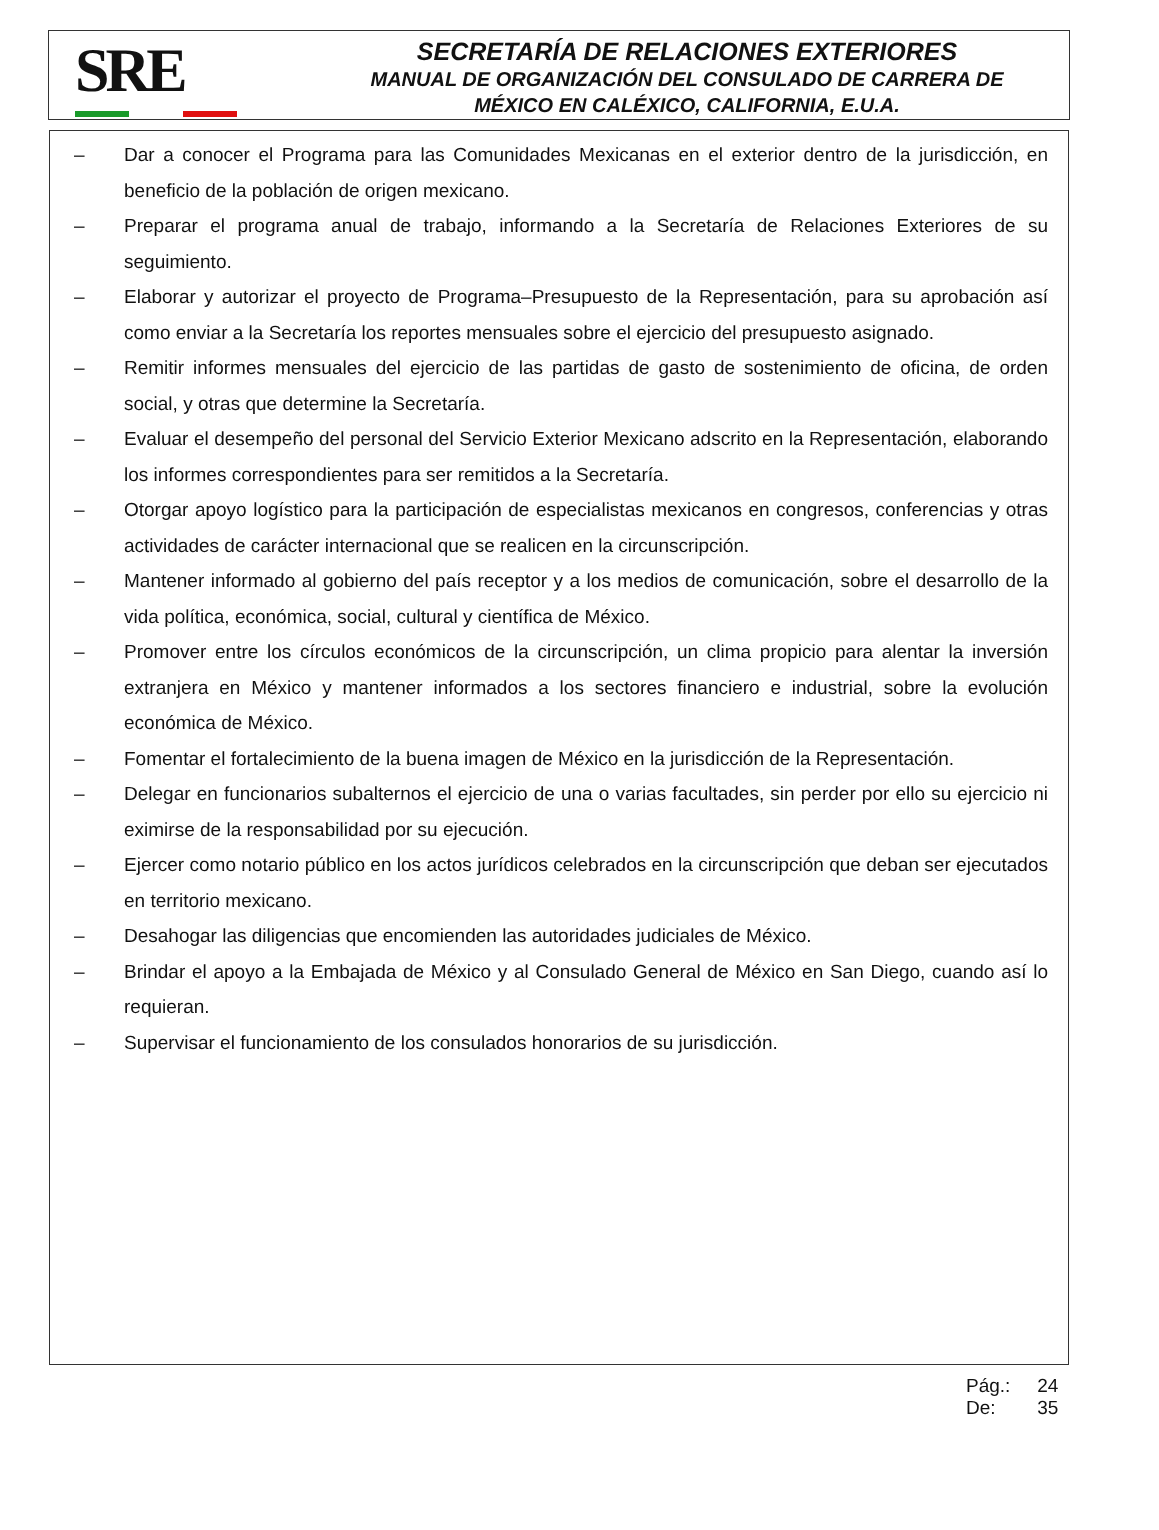SRE
SECRETARÍA DE RELACIONES EXTERIORES
MANUAL DE ORGANIZACIÓN DEL CONSULADO DE CARRERA DE
MÉXICO EN CALÉXICO, CALIFORNIA, E.U.A.
– Dar a conocer el Programa para las Comunidades Mexicanas en el exterior dentro de la jurisdicción, en beneficio de la población de origen mexicano.
– Preparar el programa anual de trabajo, informando a la Secretaría de Relaciones Exteriores de su seguimiento.
– Elaborar y autorizar el proyecto de Programa–Presupuesto de la Representación, para su aprobación así como enviar a la Secretaría los reportes mensuales sobre el ejercicio del presupuesto asignado.
– Remitir informes mensuales del ejercicio de las partidas de gasto de sostenimiento de oficina, de orden social, y otras que determine la Secretaría.
– Evaluar el desempeño del personal del Servicio Exterior Mexicano adscrito en la Representación, elaborando los informes correspondientes para ser remitidos a la Secretaría.
– Otorgar apoyo logístico para la participación de especialistas mexicanos en congresos, conferencias y otras actividades de carácter internacional que se realicen en la circunscripción.
– Mantener informado al gobierno del país receptor y a los medios de comunicación, sobre el desarrollo de la vida política, económica, social, cultural y científica de México.
– Promover entre los círculos económicos de la circunscripción, un clima propicio para alentar la inversión extranjera en México y mantener informados a los sectores financiero e industrial, sobre la evolución económica de México.
– Fomentar el fortalecimiento de la buena imagen de México en la jurisdicción de la Representación.
– Delegar en funcionarios subalternos el ejercicio de una o varias facultades, sin perder por ello su ejercicio ni eximirse de la responsabilidad por su ejecución.
– Ejercer como notario público en los actos jurídicos celebrados en la circunscripción que deban ser ejecutados en territorio mexicano.
– Desahogar las diligencias que encomienden las autoridades judiciales de México.
– Brindar el apoyo a la Embajada de México y al Consulado General de México en San Diego, cuando así lo requieran.
– Supervisar el funcionamiento de los consulados honorarios de su jurisdicción.
Pág.: 24
De: 35